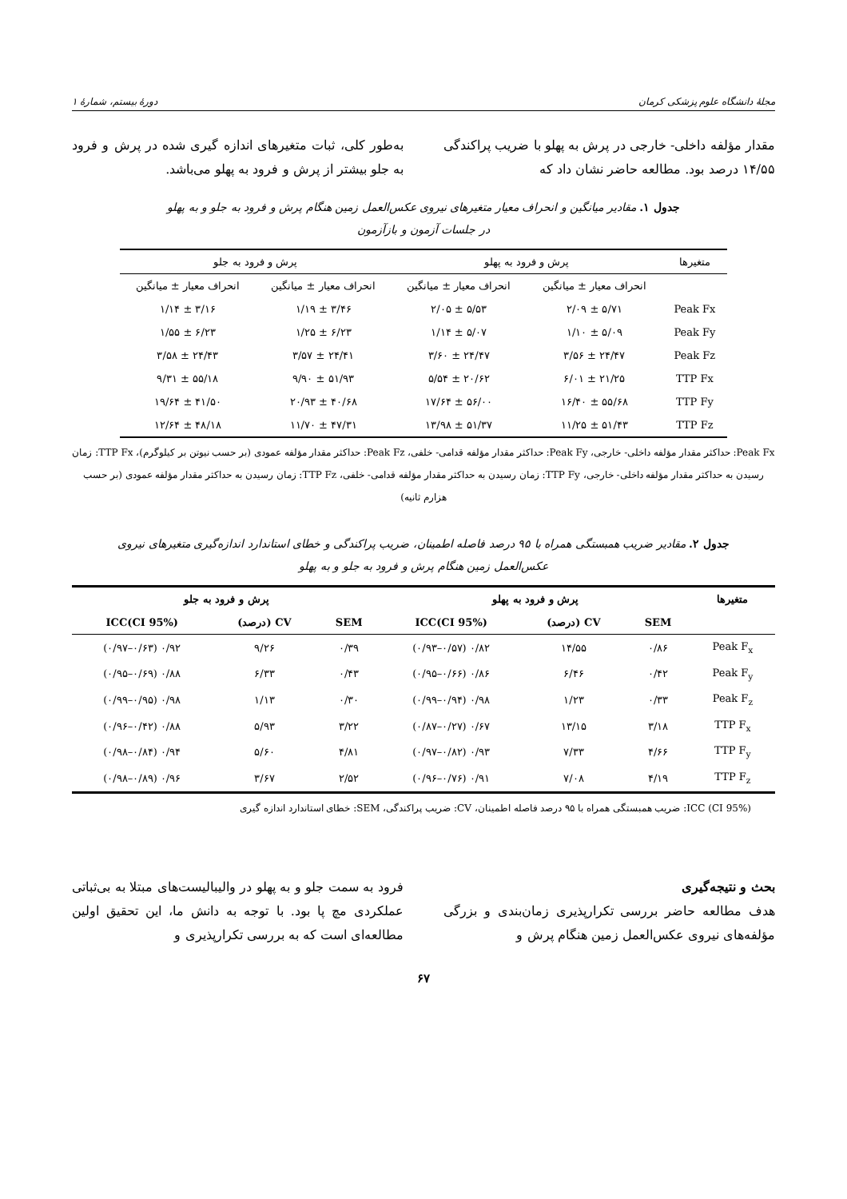مجلهٔ دانشگاه علوم پزشکی کرمان دورهٔ بیستم، شمارهٔ ۱
مقدار مؤلفه داخلی- خارجی در پرش به پهلو با ضریب پراکندگی ۱۴/۵۵ درصد بود. مطالعه حاضر نشان داد که
به‌طور کلی، ثبات متغیرهای اندازه گیری شده در پرش و فرود به جلو بیشتر از پرش و فرود به پهلو می‌باشد.
جدول ۱. مقادیر میانگین و انحراف معیار متغیرهای نیروی عکس‌العمل زمین هنگام پرش و فرود به جلو و به پهلو
در جلسات آزمون و بازآزمون
| متغیرها | پرش و فرود به پهلو | | پرش و فرود به جلو | |
| | انحراف معیار ± میانگین | انحراف معیار ± میانگین | انحراف معیار ± میانگین | انحراف معیار ± میانگین |
| Peak Fx | ۵/۷۱ ± ۲/۰۹ | ۵/۵۳ ± ۲/۰۵ | ۳/۴۶ ± ۱/۱۹ | ۳/۱۶ ± ۱/۱۴ |
| Peak Fy | ۵/۰۹ ± ۱/۱۰ | ۵/۰۷ ± ۱/۱۴ | ۶/۲۳ ± ۱/۲۵ | ۶/۲۳ ± ۱/۵۵ |
| Peak Fz | ۲۴/۴۷ ± ۳/۵۶ | ۲۴/۴۷ ± ۳/۶۰ | ۲۴/۴۱ ± ۳/۵۷ | ۲۴/۴۳ ± ۳/۵۸ |
| TTP Fx | ۲۱/۲۵ ± ۶/۰۱ | ۲۰/۶۲ ± ۵/۵۴ | ۵۱/۹۳ ± ۹/۹۰ | ۵۵/۱۸ ± ۹/۳۱ |
| TTP Fy | ۵۵/۶۸ ± ۱۶/۴۰ | ۵۶/۰۰ ± ۱۷/۶۴ | ۴۰/۶۸ ± ۲۰/۹۳ | ۴۱/۵۰ ± ۱۹/۶۴ |
| TTP Fz | ۵۱/۴۳ ± ۱۱/۲۵ | ۵۱/۳۷ ± ۱۳/۹۸ | ۴۷/۳۱ ± ۱۱/۷۰ | ۴۸/۱۸ ± ۱۲/۶۴ |
Peak Fx: حداکثر مقدار مؤلفه داخلی- خارجی، Peak Fy: حداکثر مقدار مؤلفه قدامی- خلفی، Peak Fz: حداکثر مقدار مؤلفه عمودی (بر حسب نیوتن بر کیلوگرم)، TTP Fx: زمان رسیدن به حداکثر مقدار مؤلفه داخلی- خارجی، TTP Fy: زمان رسیدن به حداکثر مقدار مؤلفه قدامی- خلفی، TTP Fz: زمان رسیدن به حداکثر مقدار مؤلفه عمودی (بر حسب هزارم ثانیه)
جدول ۲. مقادیر ضریب همبستگی همراه با ۹۵ درصد فاصله اطمینان، ضریب پراکندگی و خطای استاندارد اندازه‌گیری متغیرهای نیروی
عکس‌العمل زمین هنگام پرش و فرود به جلو و به پهلو
| متغیرها | پرش و فرود به پهلو | | | پرش و فرود به جلو | | |
| --- | --- | --- | --- | --- | --- | --- |
| | SEM | CV (درصد) | ICC(CI 95%) | SEM | CV (درصد) | ICC(CI 95%) |
| Peak F<sub>x</sub> | ۰/۸۶ | ۱۴/۵۵ | ۰/۸۲ (۰/۵۷–۰/۹۳) | ۰/۳۹ | ۹/۲۶ | ۰/۹۲ (۰/۶۳–۰/۹۷) |
| Peak F<sub>y</sub> | ۰/۴۲ | ۶/۴۶ | ۰/۸۶ (۰/۶۶–۰/۹۵) | ۰/۴۳ | ۶/۳۳ | ۰/۸۸ (۰/۶۹–۰/۹۵) |
| Peak F<sub>z</sub> | ۰/۳۳ | ۱/۲۳ | ۰/۹۸ (۰/۹۴–۰/۹۹) | ۰/۳۰ | ۱/۱۳ | ۰/۹۸ (۰/۹۵–۰/۹۹) |
| TTP F<sub>x</sub> | ۳/۱۸ | ۱۳/۱۵ | ۰/۶۷ (۰/۲۷–۰/۸۷) | ۳/۲۲ | ۵/۹۳ | ۰/۸۸ (۰/۴۲–۰/۹۶) |
| TTP F<sub>y</sub> | ۴/۶۶ | ۷/۳۳ | ۰/۹۳ (۰/۸۲–۰/۹۷) | ۴/۸۱ | ۵/۶۰ | ۰/۹۴ (۰/۸۴–۰/۹۸) |
| TTP F<sub>z</sub> | ۴/۱۹ | ۷/۰۸ | ۰/۹۱ (۰/۷۶–۰/۹۶) | ۲/۵۲ | ۳/۶۷ | ۰/۹۶ (۰/۸۹–۰/۹۸) |
ICC (CI 95%): ضریب همبستگی همراه با ۹۵ درصد فاصله اطمینان، CV: ضریب پراکندگی، SEM: خطای استاندارد اندازه گیری
بحث و نتیجه‌گیری
هدف مطالعه حاضر بررسی تکرارپذیری زمان‌بندی و بزرگی مؤلفه‌های نیروی عکس‌العمل زمین هنگام پرش و
فرود به سمت جلو و به پهلو در والیبالیست‌های مبتلا به بی‌ثباتی عملکردی مچ پا بود. با توجه به دانش ما، این تحقیق اولین مطالعه‌ای است که به بررسی تکرارپذیری و
۶۷